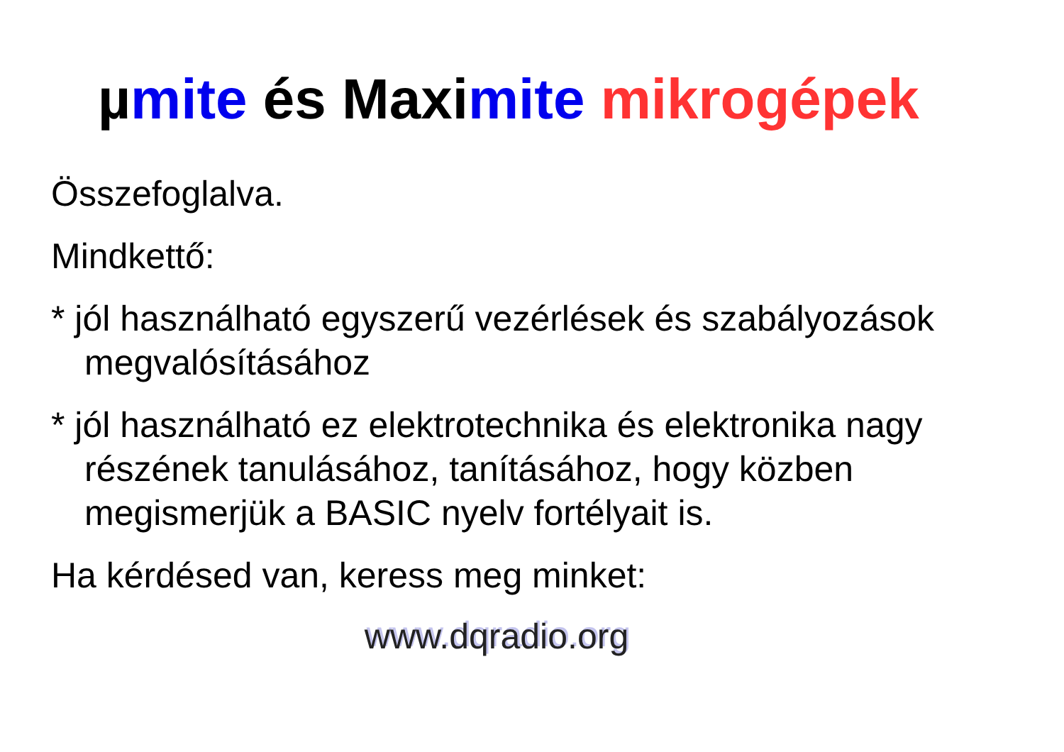µmite és Maximite mikrogépek
Összefoglalva.
Mindkettő:
* jól használható egyszerű vezérlések és szabályozások megvalósításához
* jól használható ez elektrotechnika és elektronika nagy részének tanulásához, tanításához, hogy közben megismerjük a BASIC nyelv fortélyait is.
Ha kérdésed van, keress meg minket:
www.dqradio.org